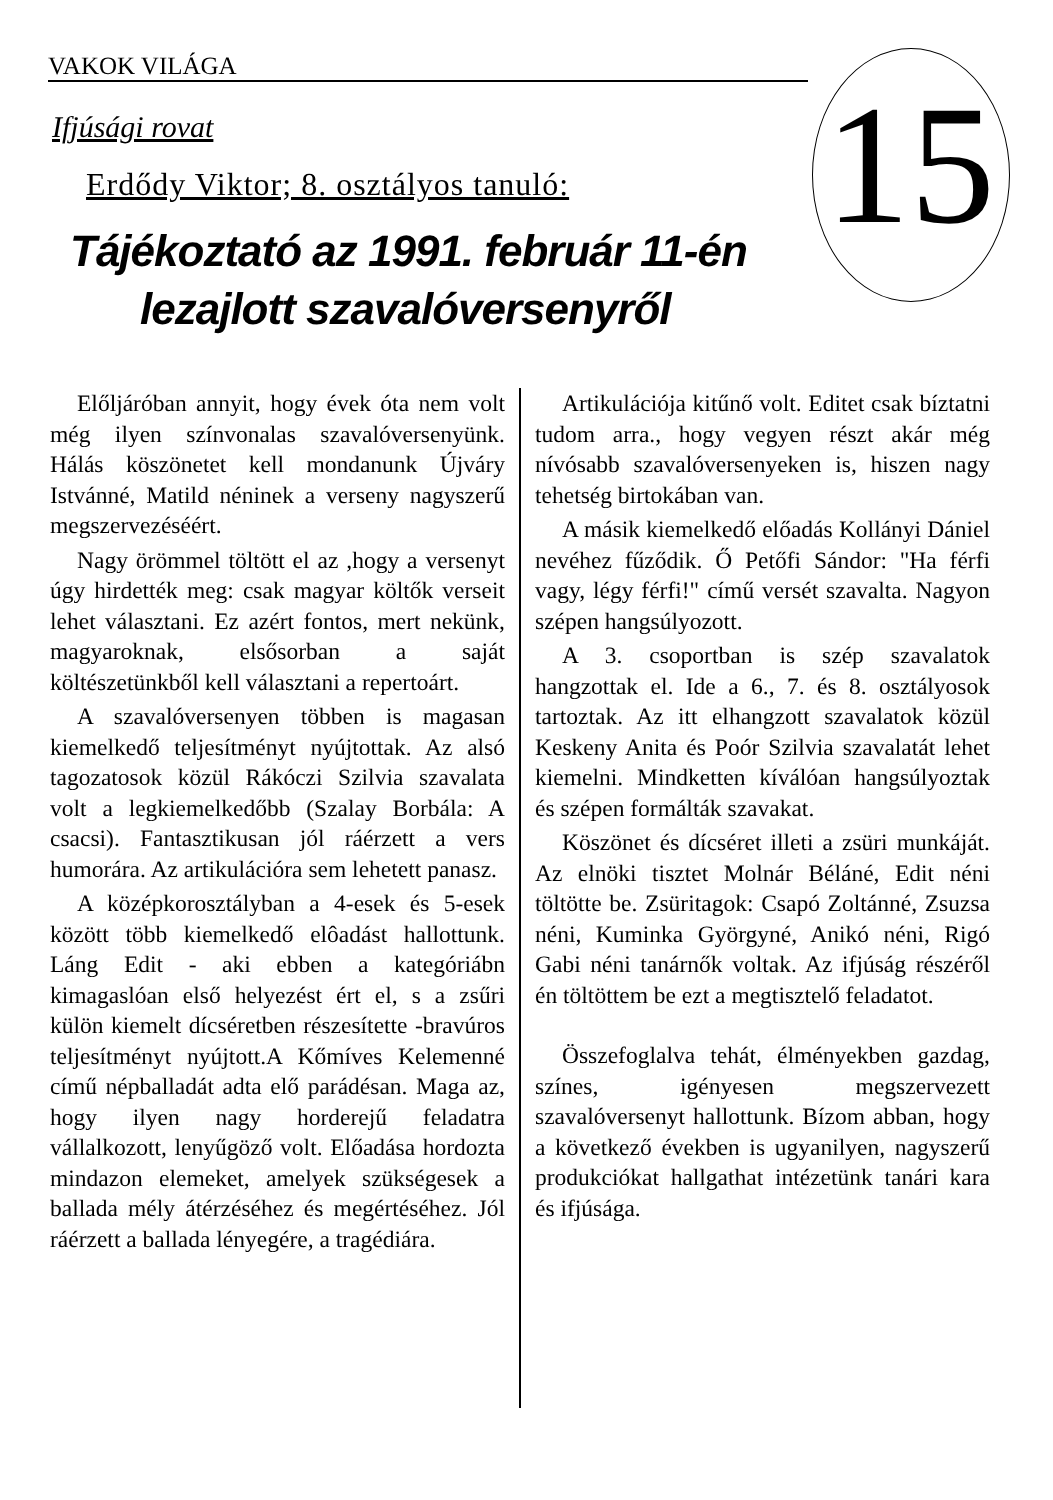VAKOK VILÁGA
15
Ifjúsági rovat
Erdődy Viktor; 8. osztályos tanuló:
Tájékoztató az 1991. február 11-én
lezajlott szavalóversenyről
Előljáróban annyit, hogy évek óta nem volt még ilyen színvonalas szavalóversenyünk. Hálás köszönetet kell mondanunk Újváry Istvánné, Matild néninek a verseny nagyszerű megszervezéséért.
Nagy örömmel töltött el az ,hogy a versenyt úgy hirdették meg: csak magyar költők verseit lehet választani. Ez azért fontos, mert nekünk, magyaroknak, elsősorban a saját költészetünkből kell választani a repertoárt.
A szavalóversenyen többen is magasan kiemelkedő teljesítményt nyújtottak. Az alsó tagozatosok közül Rákóczi Szilvia szavalata volt a legkiemelkedőbb (Szalay Borbála: A csacsi). Fantasztikusan jól ráérzett a vers humorára. Az artikulációra sem lehetett panasz.
A középkorosztályban a 4-esek és 5-esek között több kiemelkedő elôadást hallottunk. Láng Edit - aki ebben a kategóriábn kimagaslóan első helyezést ért el, s a zsűri külön kiemelt dícséretben részesítette -bravúros teljesítményt nyújtott.A Kőmíves Kelemenné című népballadát adta elő parádésan. Maga az, hogy ilyen nagy horderejű feladatra vállalkozott, lenyűgöző volt. Előadása hordozta mindazon elemeket, amelyek szükségesek a ballada mély átérzéséhez és megértéséhez. Jól ráérzett a ballada lényegére, a tragédiára.
Artikulációja kitűnő volt. Editet csak bíztatni tudom arra., hogy vegyen részt akár még nívósabb szavalóversenyeken is, hiszen nagy tehetség birtokában van.
A másik kiemelkedő előadás Kollányi Dániel nevéhez fűződik. Ő Petőfi Sándor: "Ha férfi vagy, légy férfi!" című versét szavalta. Nagyon szépen hangsúlyozott.
A 3. csoportban is szép szavalatok hangzottak el. Ide a 6., 7. és 8. osztályosok tartoztak. Az itt elhangzott szavalatok közül Keskeny Anita és Poór Szilvia szavalatát lehet kiemelni. Mindketten kíválóan hangsúlyoztak és szépen formálták szavakat.
Köszönet és dícséret illeti a zsüri munkáját. Az elnöki tisztet Molnár Béláné, Edit néni töltötte be. Zsüritagok: Csapó Zoltánné, Zsuzsa néni, Kuminka Györgyné, Anikó néni, Rigó Gabi néni tanárnők voltak. Az ifjúság részéről én töltöttem be ezt a megtisztelő feladatot.
Összefoglalva tehát, élményekben gazdag, színes, igényesen megszervezett szavalóversenyt hallottunk. Bízom abban, hogy a következő években is ugyanilyen, nagyszerű produkciókat hallgathat intézetünk tanári kara és ifjúsága.